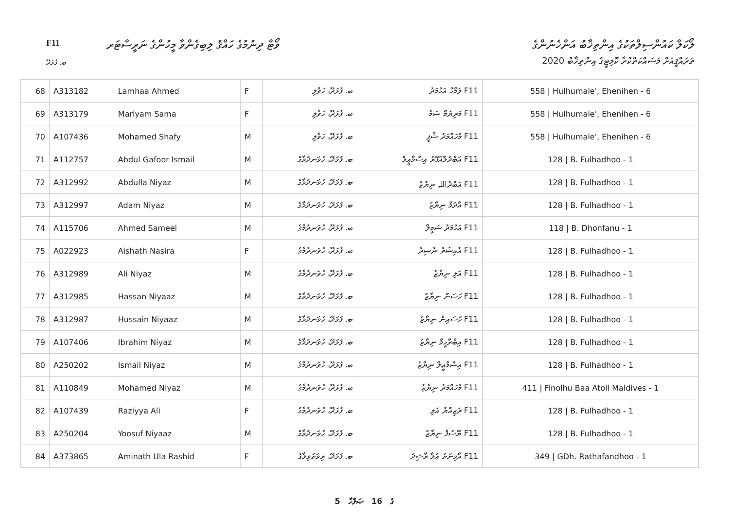F11
ވޯޓް ދިނުމުގެ ހައްޤު ލިބިގެންވާ މީހުންގެ ނަރީސްޓަރ
ލޯކަލް ކައުންސިލްތަކުގެ އިންތިޚާބު އަންހެނުންގެ
ތަރައްޤީއަށް މަސައްކަތްކުރާ ކޮމިޓީގެ އިންތިޚާބު 2020
ބ. ފުޅަދޫ
| 68 | A313182 | Lamhaa Ahmed | F | ބ. ފުޅަދޫ، ހަވާލި | F11 ލަމްހާ އަހުމަދު | 558 / Hulhumale', Ehenihen - 6 |
| 69 | A313179 | Mariyam Sama | F | ބ. ފުޅަދޫ، ހަވާލި | F11 މަރިޔަމް ސަމާ | 558 / Hulhumale', Ehenihen - 6 |
| 70 | A107436 | Mohamed Shafy | M | ބ. ފުޅަދޫ، ހަވާލި | F11 މުހައްމަދު ޝާފީ | 558 / Hulhumale', Ehenihen - 6 |
| 71 | A112757 | Abdul Gafoor Ismail | M | ބ. ފުޅަދޫ، ހުވަނދުމާގެ | F11 އަބްދުލްޣަފޫރު އިސްމާޢީލް | 128 / B. Fulhadhoo - 1 |
| 72 | A312992 | Abdulla Niyaz | M | ބ. ފުޅަދޫ، ހުވަނދުމާގެ | F11 އަބްދުاللہ ނިޔާޒު | 128 / B. Fulhadhoo - 1 |
| 73 | A312997 | Adam Niyaz | M | ބ. ފުޅަދޫ، ހުވަނދުމާގެ | F11 އާދަމް ނިޔާޒު | 128 / B. Fulhadhoo - 1 |
| 74 | A115706 | Ahmed Sameel | M | ބ. ފުޅަދޫ، ހުވަނދުމާގެ | F11 އަހުމަދު ސަމީލް | 118 / B. Dhonfanu - 1 |
| 75 | A022923 | Aishath Nasira | F | ބ. ފުޅަދޫ، ހުވަނދުމާގެ | F11 އާއިޝަތު ނާސިރާ | 128 / B. Fulhadhoo - 1 |
| 76 | A312989 | Ali Niyaz | M | ބ. ފުޅަދޫ، ހުވަނދުމާގެ | F11 އަލި ނިޔާޒު | 128 / B. Fulhadhoo - 1 |
| 77 | A312985 | Hassan Niyaaz | M | ބ. ފުޅަދޫ، ހުވަނދުމާގެ | F11 ހަސަން ނިޔާޒު | 128 / B. Fulhadhoo - 1 |
| 78 | A312987 | Hussain Niyaaz | M | ބ. ފުޅަދޫ، ހުވަނދުމާގެ | F11 ހުސައިން ނިޔާޒު | 128 / B. Fulhadhoo - 1 |
| 79 | A107406 | Ibrahim Niyaz | M | ބ. ފުޅަދޫ، ހުވަނދުމާގެ | F11 އިބްރާހީމް ނިޔާޒު | 128 / B. Fulhadhoo - 1 |
| 80 | A250202 | Ismail Niyaz | M | ބ. ފުޅަދޫ، ހުވަނދުމާގެ | F11 އިސްމާޢީލް ނިޔާޒު | 128 / B. Fulhadhoo - 1 |
| 81 | A110849 | Mohamed Niyaz | M | ބ. ފުޅަދޫ، ހުވަނދުމާގެ | F11 މުހައްމަދު ނިޔާޒު | 411 / Finolhu Baa Atoll Maldives - 1 |
| 82 | A107439 | Raziyya Ali | F | ބ. ފުޅަދޫ، ހުވަނދުމާގެ | F11 ރަޒިއްޔާ އަލި | 128 / B. Fulhadhoo - 1 |
| 83 | A250204 | Yoosuf Niyaaz | M | ބ. ފުޅަދޫ، ހުވަނދުމާގެ | F11 ޔޫސުފް ނިޔާޒު | 128 / B. Fulhadhoo - 1 |
| 84 | A373865 | Aminath Ula Rashid | F | ބ. ފުޅަދޫ، ރިވަތުވިލާގެ | F11 އާމިނަތު އުލާ ރާޝިދު | 349 / GDh. Rathafandhoo - 1 |
5 ގެ 16 ޞަފްހާ